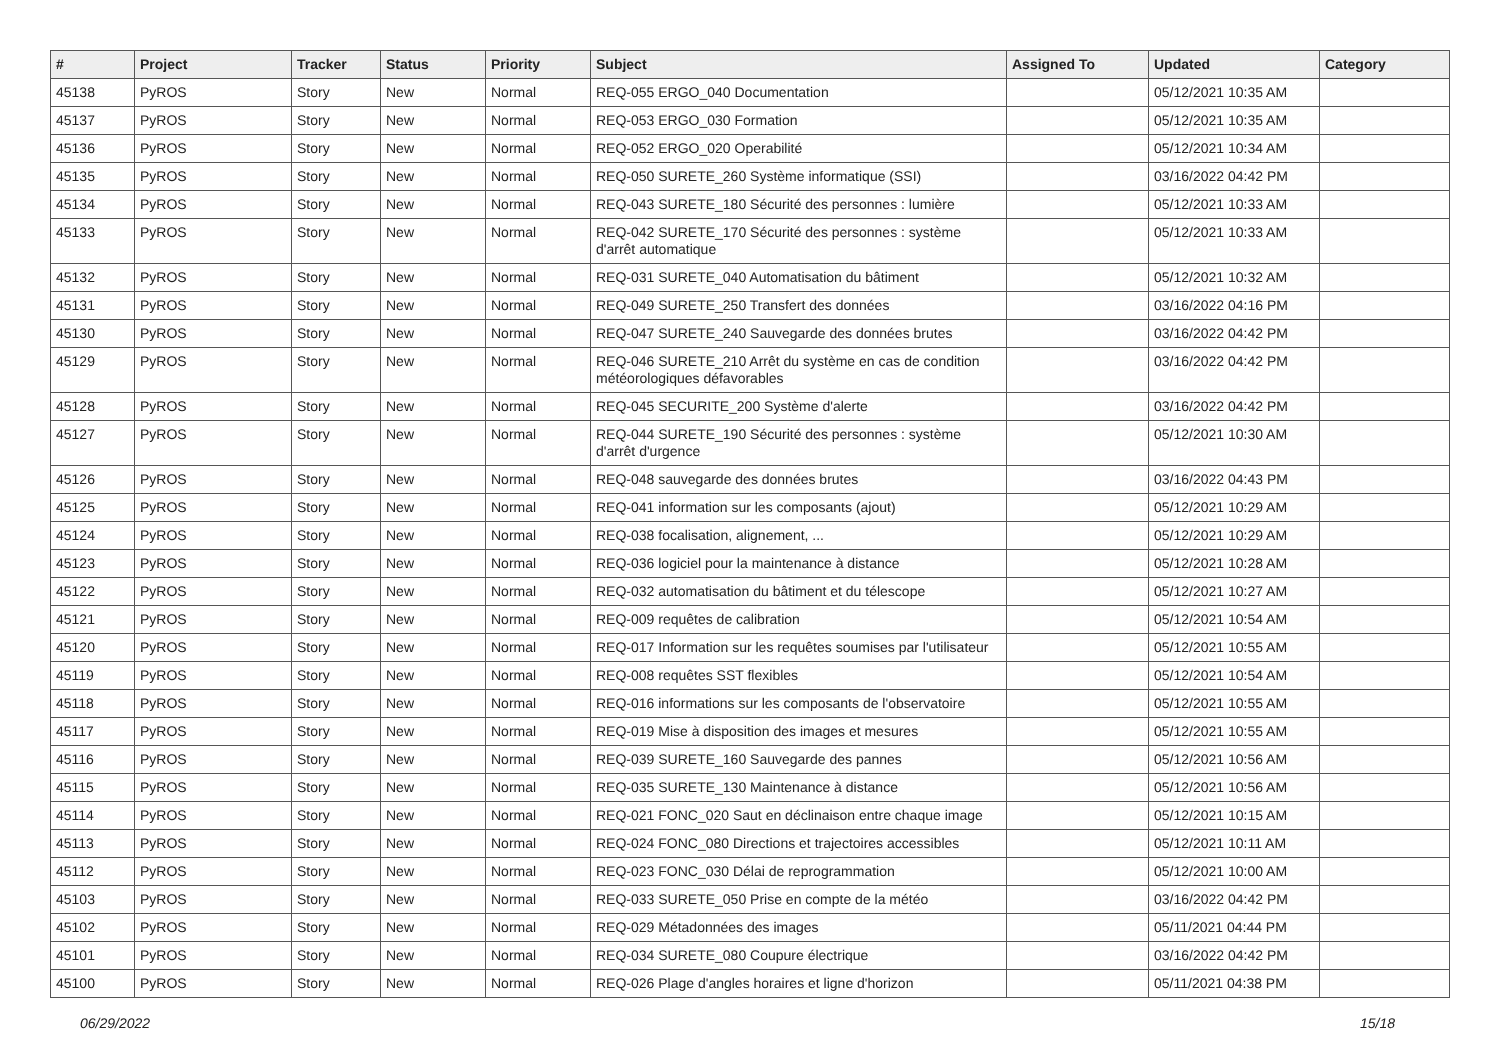| # | Project | Tracker | Status | Priority | Subject | Assigned To | Updated | Category |
| --- | --- | --- | --- | --- | --- | --- | --- | --- |
| 45138 | PyROS | Story | New | Normal | REQ-055 ERGO_040 Documentation | | 05/12/2021 10:35 AM | |
| 45137 | PyROS | Story | New | Normal | REQ-053 ERGO_030 Formation | | 05/12/2021 10:35 AM | |
| 45136 | PyROS | Story | New | Normal | REQ-052 ERGO_020 Operabilité | | 05/12/2021 10:34 AM | |
| 45135 | PyROS | Story | New | Normal | REQ-050 SURETE_260 Système informatique (SSI) | | 03/16/2022 04:42 PM | |
| 45134 | PyROS | Story | New | Normal | REQ-043 SURETE_180 Sécurité des personnes : lumière | | 05/12/2021 10:33 AM | |
| 45133 | PyROS | Story | New | Normal | REQ-042 SURETE_170 Sécurité des personnes : système d'arrêt automatique | | 05/12/2021 10:33 AM | |
| 45132 | PyROS | Story | New | Normal | REQ-031 SURETE_040 Automatisation du bâtiment | | 05/12/2021 10:32 AM | |
| 45131 | PyROS | Story | New | Normal | REQ-049 SURETE_250 Transfert des données | | 03/16/2022 04:16 PM | |
| 45130 | PyROS | Story | New | Normal | REQ-047 SURETE_240 Sauvegarde des données brutes | | 03/16/2022 04:42 PM | |
| 45129 | PyROS | Story | New | Normal | REQ-046 SURETE_210 Arrêt du système en cas de condition météorologiques défavorables | | 03/16/2022 04:42 PM | |
| 45128 | PyROS | Story | New | Normal | REQ-045 SECURITE_200 Système d'alerte | | 03/16/2022 04:42 PM | |
| 45127 | PyROS | Story | New | Normal | REQ-044 SURETE_190 Sécurité des personnes : système d'arrêt d'urgence | | 05/12/2021 10:30 AM | |
| 45126 | PyROS | Story | New | Normal | REQ-048 sauvegarde des données brutes | | 03/16/2022 04:43 PM | |
| 45125 | PyROS | Story | New | Normal | REQ-041 information sur les composants (ajout) | | 05/12/2021 10:29 AM | |
| 45124 | PyROS | Story | New | Normal | REQ-038 focalisation, alignement, ... | | 05/12/2021 10:29 AM | |
| 45123 | PyROS | Story | New | Normal | REQ-036 logiciel pour la maintenance à distance | | 05/12/2021 10:28 AM | |
| 45122 | PyROS | Story | New | Normal | REQ-032 automatisation du bâtiment et du télescope | | 05/12/2021 10:27 AM | |
| 45121 | PyROS | Story | New | Normal | REQ-009 requêtes de calibration | | 05/12/2021 10:54 AM | |
| 45120 | PyROS | Story | New | Normal | REQ-017 Information sur les requêtes soumises par l'utilisateur | | 05/12/2021 10:55 AM | |
| 45119 | PyROS | Story | New | Normal | REQ-008 requêtes SST flexibles | | 05/12/2021 10:54 AM | |
| 45118 | PyROS | Story | New | Normal | REQ-016 informations sur les composants de l'observatoire | | 05/12/2021 10:55 AM | |
| 45117 | PyROS | Story | New | Normal | REQ-019 Mise à disposition des images et mesures | | 05/12/2021 10:55 AM | |
| 45116 | PyROS | Story | New | Normal | REQ-039 SURETE_160 Sauvegarde des pannes | | 05/12/2021 10:56 AM | |
| 45115 | PyROS | Story | New | Normal | REQ-035 SURETE_130 Maintenance à distance | | 05/12/2021 10:56 AM | |
| 45114 | PyROS | Story | New | Normal | REQ-021 FONC_020 Saut en déclinaison entre chaque image | | 05/12/2021 10:15 AM | |
| 45113 | PyROS | Story | New | Normal | REQ-024 FONC_080 Directions et trajectoires accessibles | | 05/12/2021 10:11 AM | |
| 45112 | PyROS | Story | New | Normal | REQ-023 FONC_030 Délai de reprogrammation | | 05/12/2021 10:00 AM | |
| 45103 | PyROS | Story | New | Normal | REQ-033 SURETE_050 Prise en compte de la météo | | 03/16/2022 04:42 PM | |
| 45102 | PyROS | Story | New | Normal | REQ-029 Métadonnées des images | | 05/11/2021 04:44 PM | |
| 45101 | PyROS | Story | New | Normal | REQ-034 SURETE_080 Coupure électrique | | 03/16/2022 04:42 PM | |
| 45100 | PyROS | Story | New | Normal | REQ-026 Plage d'angles horaires et ligne d'horizon | | 05/11/2021 04:38 PM | |
06/29/2022 15/18